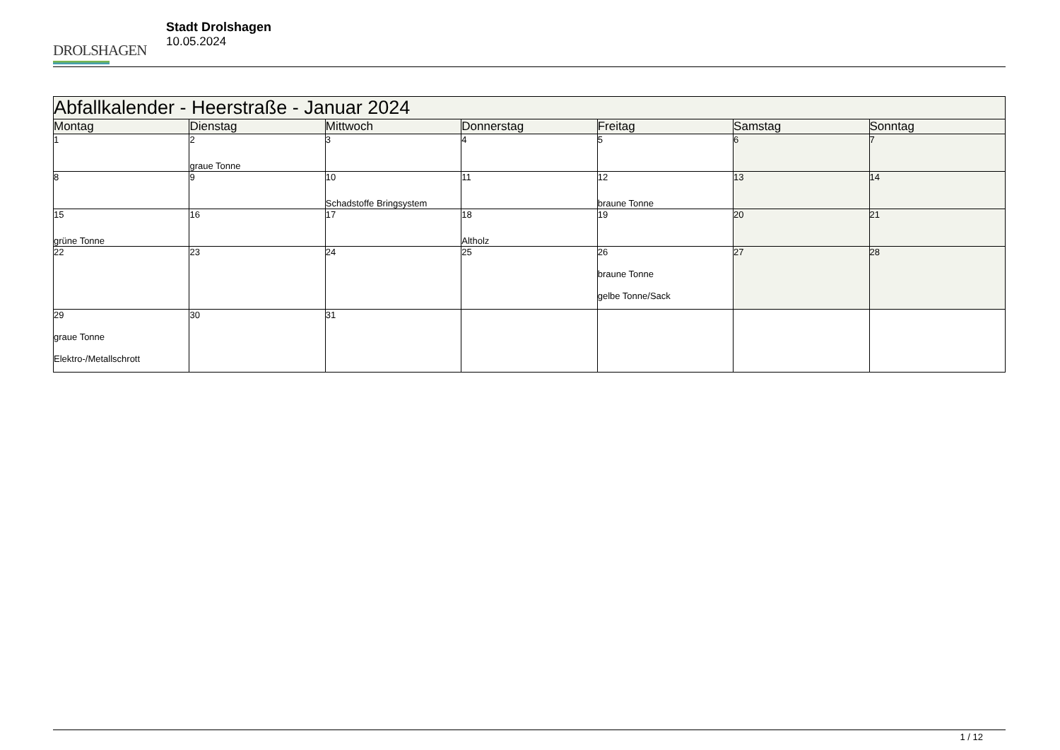DROLSHAGEN
Stadt Drolshagen
10.05.2024
| Abfallkalender - Heerstraße - Januar 2024 | | | | | | |
| --- | --- | --- | --- | --- | --- | --- |
| Montag | Dienstag | Mittwoch | Donnerstag | Freitag | Samstag | Sonntag |
| 1 | 2 graue Tonne | 3 | 4 | 5 | 6 | 7 |
| 8 | 9 | 10 Schadstoffe Bringsystem | 11 | 12 braune Tonne | 13 | 14 |
| 15 grüne Tonne | 16 | 17 | 18 Altholz | 19 | 20 | 21 |
| 22 | 23 | 24 | 25 | 26 braune Tonne gelbe Tonne/Sack | 27 | 28 |
| 29 graue Tonne Elektro-/Metallschrott | 30 | 31 | | | | |
1 / 12